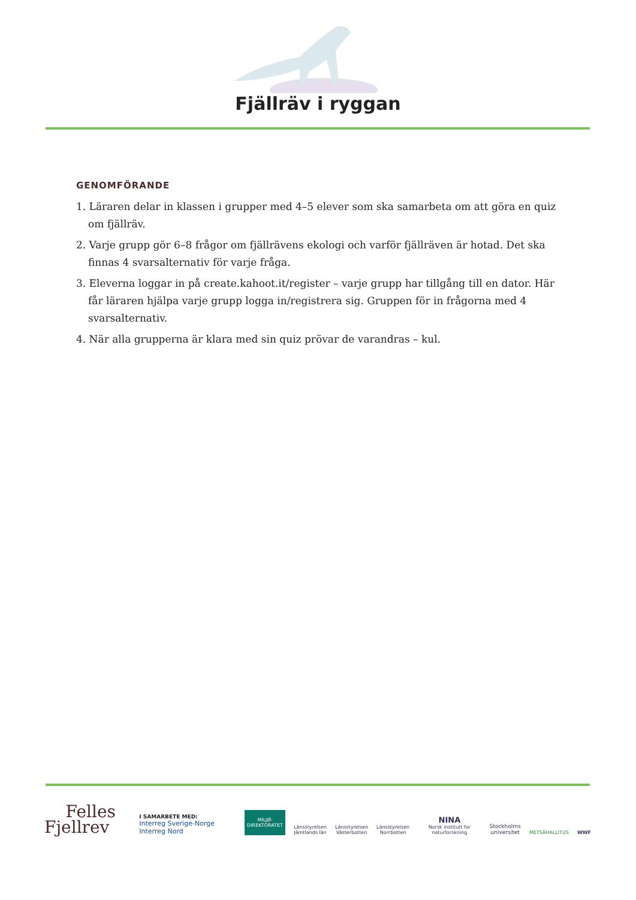Fjällräv i ryggan
GENOMFÖRANDE
1. Läraren delar in klassen i grupper med 4–5 elever som ska samarbeta om att göra en quiz om fjällräv.
2. Varje grupp gör 6–8 frågor om fjällrävens ekologi och varför fjällräven är hotad. Det ska finnas 4 svarsalternativ för varje fråga.
3. Eleverna loggar in på create.kahoot.it/register – varje grupp har tillgång till en dator. Här får läraren hjälpa varje grupp logga in/registrera sig. Gruppen för in frågorna med 4 svarsalternativ.
4. När alla grupperna är klara med sin quiz prövar de varandras – kul.
Felles
Fjellrev
I SAMARBETE MED:
Interreg Sverige-Norge Interreg Nord
MILJØ-
DIREKTORATET
Länsstyrelsen
Jämtlands län
Länsstyrelsen
Västerbotten
Länsstyrelsen
Norrbotten
NINA
Norsk institutt for naturforskning
Stockholms
universitet
METSÄHALLITUS
WWF